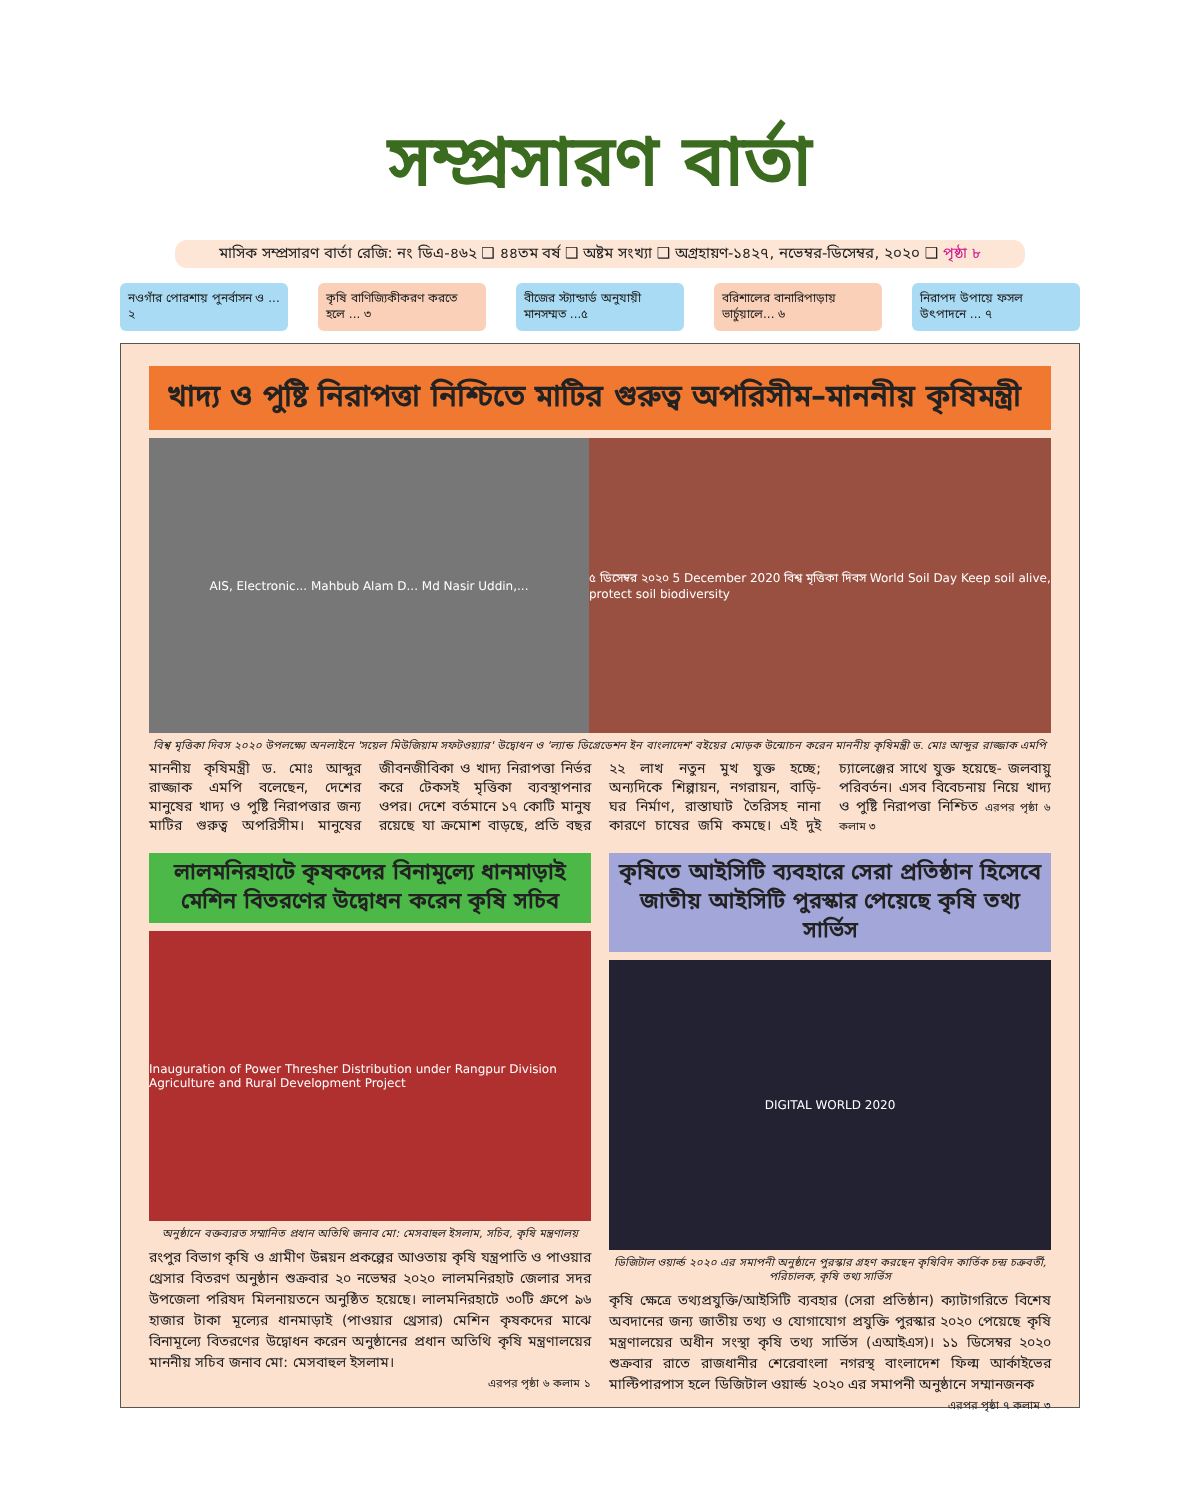সম্প্রসারণ বার্তা
মাসিক সম্প্রসারণ বার্তা রেজি: নং ডিএ-৪৬২ ❑ ৪৪তম বর্ষ ❑ অষ্টম সংখ্যা ❑ অগ্রহায়ণ-১৪২৭, নভেম্বর-ডিসেম্বর, ২০২০ ❑ পৃষ্ঠা ৮
নওগাঁর পোরশায় পুনর্বাসন ও ... ২
কৃষি বাণিজ্যিকীকরণ করতে হলে ... ৩
বীজের স্ট্যান্ডার্ড অনুযায়ী মানসম্মত ...৫
বরিশালের বানারিপাড়ায় ভার্চুয়ালে... ৬
নিরাপদ উপায়ে ফসল উৎপাদনে ... ৭
খাদ্য ও পুষ্টি নিরাপত্তা নিশ্চিতে মাটির গুরুত্ব অপরিসীম–মাননীয় কৃষিমন্ত্রী
AIS, Electronic... Mahbub Alam D... Md Nasir Uddin,...
৫ ডিসেম্বর ২০২০ 5 December 2020 বিশ্ব মৃত্তিকা দিবস World Soil Day Keep soil alive, protect soil biodiversity
বিশ্ব মৃত্তিকা দিবস ২০২০ উপলক্ষ্যে অনলাইনে 'সয়েল মিউজিয়াম সফটওয়্যার' উদ্বোধন ও 'ল্যান্ড ডিগ্রেডেশন ইন বাংলাদেশ' বইয়ের মোড়ক উন্মোচন করেন মাননীয় কৃষিমন্ত্রী ড. মোঃ আব্দুর রাজ্জাক এমপি
মাননীয় কৃষিমন্ত্রী ড. মোঃ আব্দুর রাজ্জাক এমপি বলেছেন, দেশের মানুষের খাদ্য ও পুষ্টি নিরাপত্তার জন্য মাটির গুরুত্ব অপরিসীম। মানুষের জীবনজীবিকা ও খাদ্য নিরাপত্তা নির্ভর করে টেকসই মৃত্তিকা ব্যবস্থাপনার ওপর। দেশে বর্তমানে ১৭ কোটি মানুষ রয়েছে যা ক্রমোশ বাড়ছে, প্রতি বছর ২২ লাখ নতুন মুখ যুক্ত হচ্ছে; অন্যদিকে শিল্পায়ন, নগরায়ন, বাড়ি-ঘর নির্মাণ, রাস্তাঘাট তৈরিসহ নানা কারণে চাষের জমি কমছে। এই দুই চ্যালেঞ্জের সাথে যুক্ত হয়েছে- জলবায়ু পরিবর্তন। এসব বিবেচনায় নিয়ে খাদ্য ও পুষ্টি নিরাপত্তা নিশ্চিত এরপর পৃষ্ঠা ৬ কলাম ৩
লালমনিরহাটে কৃষকদের বিনামূল্যে ধানমাড়াই মেশিন বিতরণের উদ্বোধন করেন কৃষি সচিব
Inauguration of Power Thresher Distribution under Rangpur Division Agriculture and Rural Development Project
অনুষ্ঠানে বক্তব্যরত সম্মানিত প্রধান অতিথি জনাব মো: মেসবাহুল ইসলাম, সচিব, কৃষি মন্ত্রণালয়
রংপুর বিভাগ কৃষি ও গ্রামীণ উন্নয়ন প্রকল্পের আওতায় কৃষি যন্ত্রপাতি ও পাওয়ার থ্রেসার বিতরণ অনুষ্ঠান শুক্রবার ২০ নভেম্বর ২০২০ লালমনিরহাট জেলার সদর উপজেলা পরিষদ মিলনায়তনে অনুষ্ঠিত হয়েছে। লালমনিরহাটে ৩০টি গ্রুপে ৯৬ হাজার টাকা মূল্যের ধানমাড়াই (পাওয়ার থ্রেসার) মেশিন কৃষকদের মাঝে বিনামূল্যে বিতরণের উদ্বোধন করেন অনুষ্ঠানের প্রধান অতিথি কৃষি মন্ত্রণালয়ের মাননীয় সচিব জনাব মো: মেসবাহুল ইসলাম।
এরপর পৃষ্ঠা ৬ কলাম ১
কৃষিতে আইসিটি ব্যবহারে সেরা প্রতিষ্ঠান হিসেবে জাতীয় আইসিটি পুরস্কার পেয়েছে কৃষি তথ্য সার্ভিস
DIGITAL WORLD 2020
ডিজিটাল ওয়ার্ল্ড ২০২০ এর সমাপনী অনুষ্ঠানে পুরস্কার গ্রহণ করছেন কৃষিবিদ কার্তিক চন্দ্র চক্রবর্তী, পরিচালক, কৃষি তথ্য সার্ভিস
কৃষি ক্ষেত্রে তথ্যপ্রযুক্তি/আইসিটি ব্যবহার (সেরা প্রতিষ্ঠান) ক্যাটাগরিতে বিশেষ অবদানের জন্য জাতীয় তথ্য ও যোগাযোগ প্রযুক্তি পুরস্কার ২০২০ পেয়েছে কৃষি মন্ত্রণালয়ের অধীন সংস্থা কৃষি তথ্য সার্ভিস (এআইএস)। ১১ ডিসেম্বর ২০২০ শুক্রবার রাতে রাজধানীর শেরেবাংলা নগরস্থ বাংলাদেশ ফিল্ম আর্কাইভের মাল্টিপারপাস হলে ডিজিটাল ওয়ার্ল্ড ২০২০ এর সমাপনী অনুষ্ঠানে সম্মানজনক
এরপর পৃষ্ঠা ৭ কলাম ৩